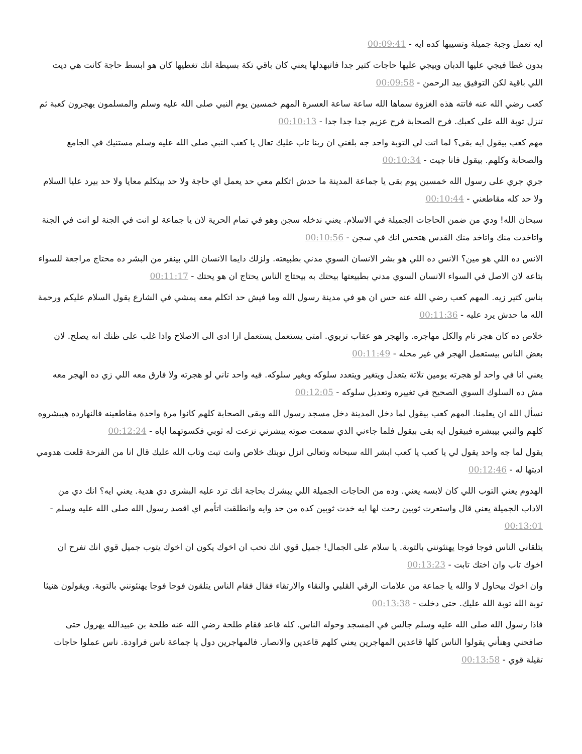ايه تعمل وجبة جميلة وتسيبها كده ايه - 00:09:41
بدون غطا فيجي عليها الدبان وييجي عليها حاجات كتير جدا فاتبهدلها يعني كان باقي تكة بسيطة انك تغطيها كان هو ابسط حاجة كانت هي ديت اللي باقية لكن التوفيق بيد الرحمن - 00:09:58
كعب رضي الله عنه فاتته هذه الغزوة سماها الله ساعة ساعة العسرة المهم خمسين يوم النبي صلى الله عليه وسلم والمسلمون يهجرون كعبة ثم تنزل توبة الله على كعبك. فرح الصحابة فرح عزيم جدا جدا جدا - 00:10:13
مهم كعب بيقول ايه بقى؟ لما اتت لي التوبة واحد جه بلغني ان ربنا تاب عليك تعال يا كعب النبي صلى الله عليه وسلم مستنيك في الجامع والصحابة وكلهم. بيقول فانا جيت - 00:10:34
جري جري على رسول الله خمسين يوم بقى يا جماعة المدينة ما حدش اتكلم معي حد يعمل اي حاجة ولا حد بيتكلم معايا ولا حد بيرد عليا السلام ولا حد كله مقاطعني - 00:10:44
سبحان الله! ودي من ضمن الحاجات الجميلة في الاسلام. يعني ندخله سجن وهو في تمام الحرية لان يا جماعة لو انت في الجنة لو انت في الجنة واتاخدت منك واتاخد منك القدس هتحس انك في سجن - 00:10:56
الانس ده اللي هو مين؟ الانس ده اللي هو بشر الانسان السوي مدني بطبيعته. ولزلك دايما الانسان اللي بينفر من البشر ده محتاج مراجعة للسواء بتاعه لان الاصل في السواء الانسان السوي مدني بطبيعتها بيحتك به بيحتاج الناس يحتاج ان هو يحتك - 00:11:17
بناس كتير زيه. المهم كعب رضي الله عنه حس ان هو في مدينة رسول الله وما فيش حد اتكلم معه يمشي في الشارع يقول السلام عليكم ورحمة الله ما حدش يرد عليه - 00:11:36
خلاص ده كان هجر تام والكل مهاجره. والهجر هو عقاب تربوي. امتى يستعمل يستعمل ازا ادى الى الاصلاح واذا غلب على ظنك انه يصلح. لان بعض الناس بيستعمل الهجر في غير محله - 00:11:49
يعني انا في واحد لو هجرته يومين تلاتة يتعدل ويتغير ويتعدد سلوكه ويغير سلوكه. فيه واحد تاني لو هجرته ولا فارق معه اللي زي ده الهجر معه مش ده السلوك السوي الصحيح في تغييره وتعديل سلوكه - 00:12:05
نسأل الله ان يعلمنا. المهم كعب بيقول لما دخل المدينة دخل مسجد رسول الله وبقى الصحابة كلهم كانوا مرة واحدة مقاطعينه فالنهارده هيبشروه كلهم والنبي بيبشره فبيقول ايه بقى بيقول فلما جاءني الذي سمعت صوته يبشرني نزعت له ثوبي فكسوتهما اياه - 00:12:24
يقول لما جه واحد يقول لي يا كعب يا كعب ابشر الله سبحانه وتعالى انزل توبتك خلاص وانت تبت وتاب الله عليك قال انا من الفرحة قلعت هدومي اديتها له - 00:12:46
الهدوم يعني التوب اللي كان لابسه يعني. وده من الحاجات الجميلة اللي يبشرك بحاجة انك ترد عليه البشرى دي هدية. يعني ايه؟ انك دي من الاداب الجميلة يعني قال واستعرت ثوبين رحت لها ايه خدت ثوبين كده من حد وايه وانطلقت اتأمم اي اقصد رسول الله صلى الله عليه وسلم - 00:13:01
يتلقاني الناس فوجا فوجا يهنئونني بالتوبة. يا سلام على الجمال! جميل قوي انك تحب ان اخوك يكون ان اخوك يتوب جميل قوي انك تفرح ان اخوك تاب وان اختك تابت - 00:13:23
وان اخوك بيحاول لا والله يا جماعة من علامات الرقي القلبي والنقاء والارتقاء فقال فقام الناس يتلقون فوجا فوجا يهنئونني بالتوبة. ويقولون هنيئا توبة الله توبة الله عليك. حتى دخلت - 00:13:38
فاذا رسول الله صلى الله عليه وسلم جالس في المسجد وحوله الناس. كله قاعد فقام طلحة رضي الله عنه طلحة بن عبيدالله يهرول حتى صافحني وهنأني يقولوا الناس كلها قاعدين المهاجرين يعني كلهم قاعدين والانصار. فالمهاجرين دول يا جماعة ناس فراودة. ناس عملوا حاجات تقيلة قوي - 00:13:58